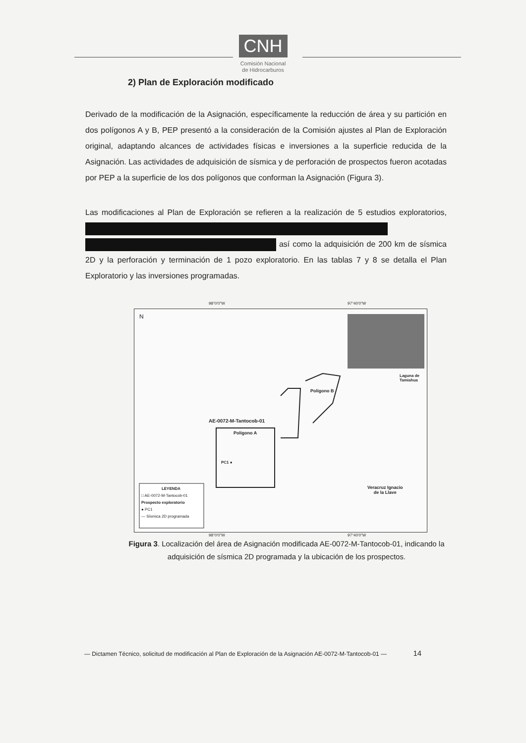CNH
Comisión Nacional
de Hidrocarburos
2) Plan de Exploración modificado
Derivado de la modificación de la Asignación, específicamente la reducción de área y su partición en dos polígonos A y B, PEP presentó a la consideración de la Comisión ajustes al Plan de Exploración original, adaptando alcances de actividades físicas e inversiones a la superficie reducida de la Asignación. Las actividades de adquisición de sísmica y de perforación de prospectos fueron acotadas por PEP a la superficie de los dos polígonos que conforman la Asignación (Figura 3).
Las modificaciones al Plan de Exploración se refieren a la realización de 5 estudios exploratorios, así como la adquisición de 200 km de sísmica 2D y la perforación y terminación de 1 pozo exploratorio. En las tablas 7 y 8 se detalla el Plan Exploratorio y las inversiones programadas.
N
98°0'0"W 97°40'0"W
98°0'0"W 97°40'0"W
Laguna de Tamiahua
Polígono B
AE-0072-M-Tantocob-01
Polígono A
PC1 ●
Veracruz Ignacio
de la Llave
LEYENDA
□ AE-0072-M-Tantocob-01
Prospecto exploratorio
● PC1
— Sísmica 2D programada
Figura 3. Localización del área de Asignación modificada AE-0072-M-Tantocob-01, indicando la adquisición de sísmica 2D programada y la ubicación de los prospectos.
— Dictamen Técnico, solicitud de modificación al Plan de Exploración de la Asignación AE-0072-M-Tantocob-01 — 14